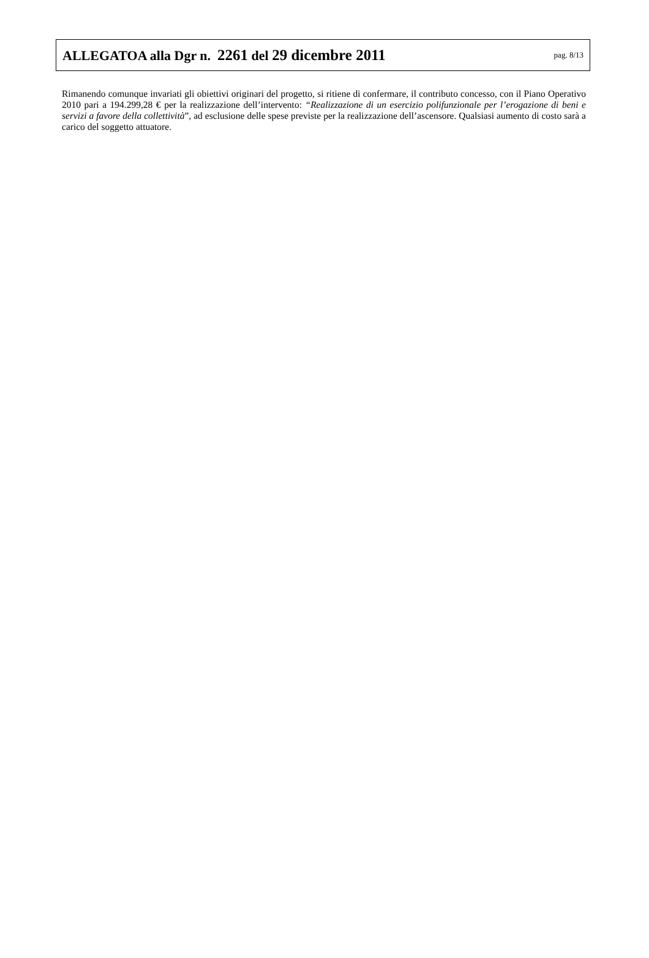ALLEGATOA alla Dgr n. 2261 del 29 dicembre 2011 pag. 8/13
Rimanendo comunque invariati gli obiettivi originari del progetto, si ritiene di confermare, il contributo concesso, con il Piano Operativo 2010 pari a 194.299,28 € per la realizzazione dell’intervento: “Realizzazione di un esercizio polifunzionale per l’erogazione di beni e servizi a favore della collettività”, ad esclusione delle spese previste per la realizzazione dell’ascensore. Qualsiasi aumento di costo sarà a carico del soggetto attuatore.